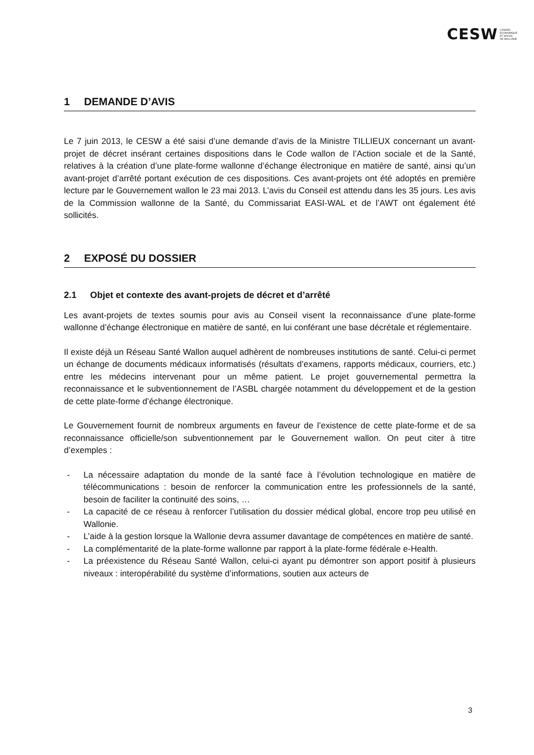CESW CONSEIL
ECONOMIQUE
ET SOCIAL
DE WALLONIE
1 DEMANDE D’AVIS
Le 7 juin 2013, le CESW a été saisi d’une demande d’avis de la Ministre TILLIEUX concernant un avant-projet de décret insérant certaines dispositions dans le Code wallon de l’Action sociale et de la Santé, relatives à la création d’une plate-forme wallonne d’échange électronique en matière de santé, ainsi qu’un avant-projet d’arrêté portant exécution de ces dispositions. Ces avant-projets ont été adoptés en première lecture par le Gouvernement wallon le 23 mai 2013. L’avis du Conseil est attendu dans les 35 jours. Les avis de la Commission wallonne de la Santé, du Commissariat EASI-WAL et de l’AWT ont également été sollicités.
2 EXPOSÉ DU DOSSIER
2.1 Objet et contexte des avant-projets de décret et d’arrêté
Les avant-projets de textes soumis pour avis au Conseil visent la reconnaissance d’une plate-forme wallonne d’échange électronique en matière de santé, en lui conférant une base décrétale et réglementaire.
Il existe déjà un Réseau Santé Wallon auquel adhèrent de nombreuses institutions de santé. Celui-ci permet un échange de documents médicaux informatisés (résultats d’examens, rapports médicaux, courriers, etc.) entre les médecins intervenant pour un même patient. Le projet gouvernemental permettra la reconnaissance et le subventionnement de l’ASBL chargée notamment du développement et de la gestion de cette plate-forme d’échange électronique.
Le Gouvernement fournit de nombreux arguments en faveur de l’existence de cette plate-forme et de sa reconnaissance officielle/son subventionnement par le Gouvernement wallon. On peut citer à titre d’exemples :
- La nécessaire adaptation du monde de la santé face à l’évolution technologique en matière de télécommunications : besoin de renforcer la communication entre les professionnels de la santé, besoin de faciliter la continuité des soins, …
- La capacité de ce réseau à renforcer l’utilisation du dossier médical global, encore trop peu utilisé en Wallonie.
- L’aide à la gestion lorsque la Wallonie devra assumer davantage de compétences en matière de santé.
- La complémentarité de la plate-forme wallonne par rapport à la plate-forme fédérale e-Health.
- La préexistence du Réseau Santé Wallon, celui-ci ayant pu démontrer son apport positif à plusieurs niveaux : interopérabilité du système d’informations, soutien aux acteurs de
3